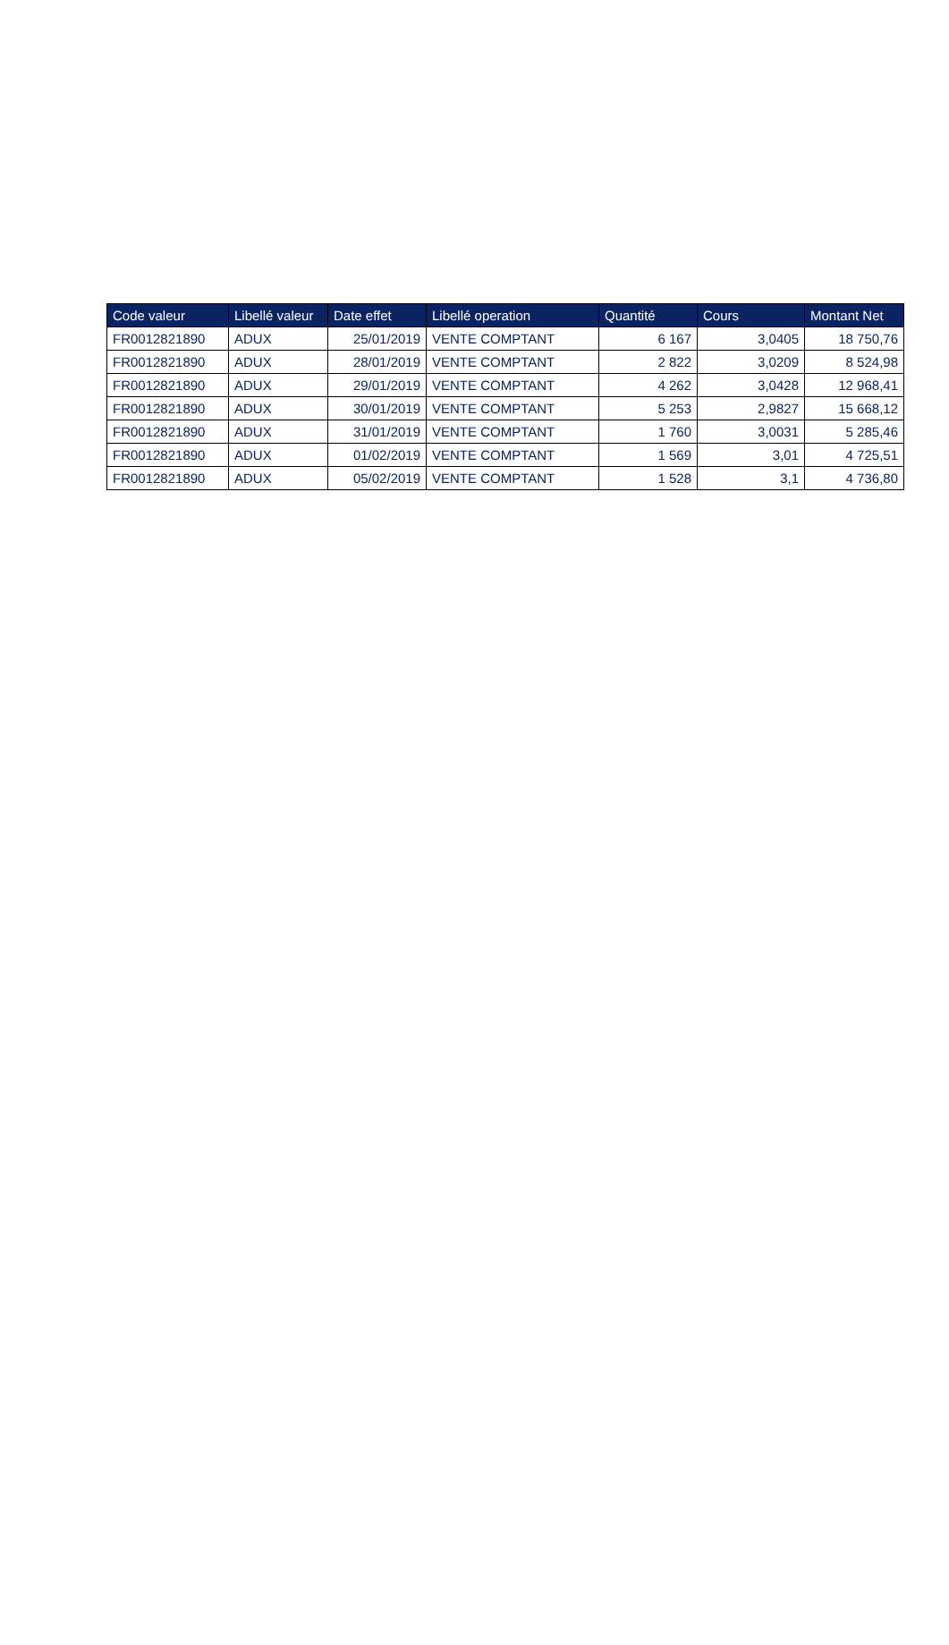| Code valeur | Libellé valeur | Date effet | Libellé operation | Quantité | Cours | Montant Net |
| --- | --- | --- | --- | --- | --- | --- |
| FR0012821890 | ADUX | 25/01/2019 | VENTE COMPTANT | 6 167 | 3,0405 | 18 750,76 |
| FR0012821890 | ADUX | 28/01/2019 | VENTE COMPTANT | 2 822 | 3,0209 | 8 524,98 |
| FR0012821890 | ADUX | 29/01/2019 | VENTE COMPTANT | 4 262 | 3,0428 | 12 968,41 |
| FR0012821890 | ADUX | 30/01/2019 | VENTE COMPTANT | 5 253 | 2,9827 | 15 668,12 |
| FR0012821890 | ADUX | 31/01/2019 | VENTE COMPTANT | 1 760 | 3,0031 | 5 285,46 |
| FR0012821890 | ADUX | 01/02/2019 | VENTE COMPTANT | 1 569 | 3,01 | 4 725,51 |
| FR0012821890 | ADUX | 05/02/2019 | VENTE COMPTANT | 1 528 | 3,1 | 4 736,80 |